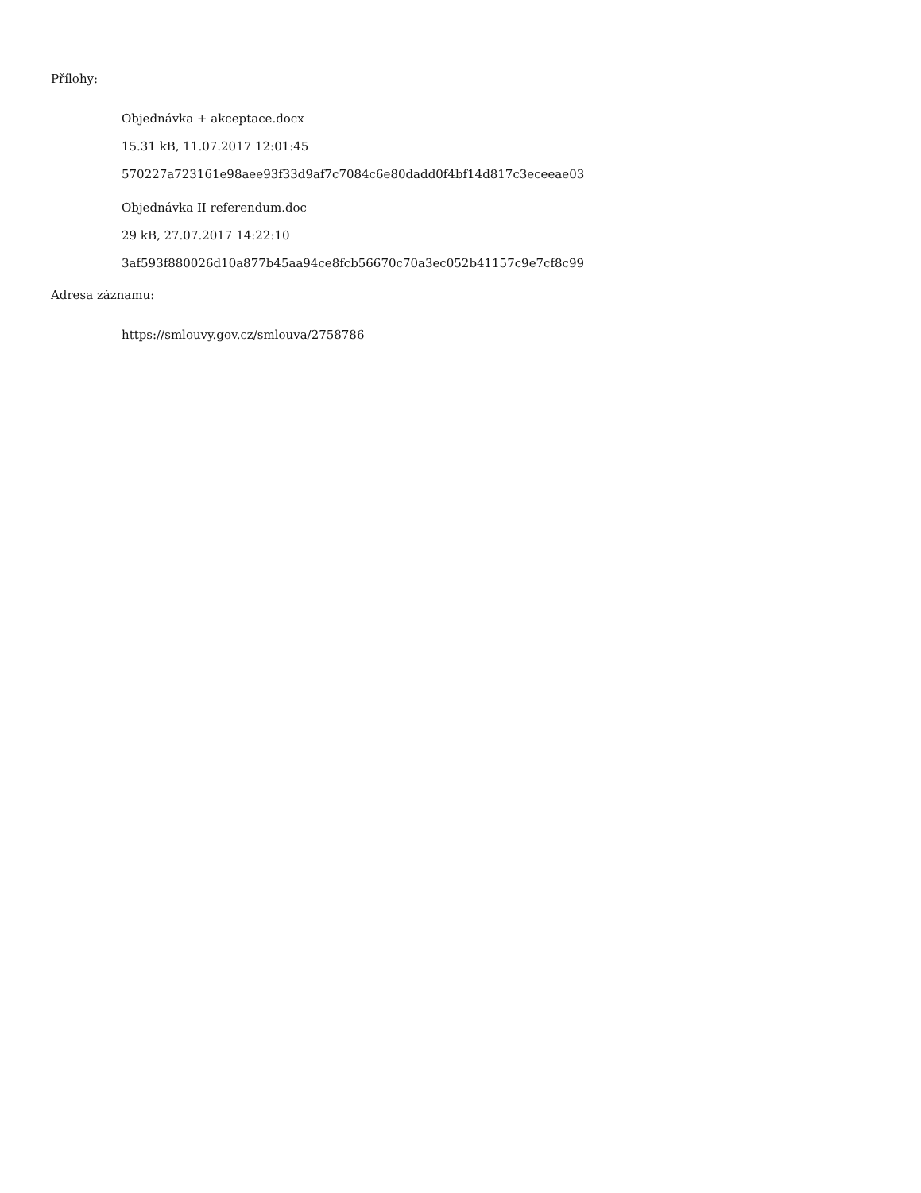Přílohy:
Objednávka + akceptace.docx
15.31 kB, 11.07.2017 12:01:45
570227a723161e98aee93f33d9af7c7084c6e80dadd0f4bf14d817c3eceeae03
Objednávka II referendum.doc
29 kB, 27.07.2017 14:22:10
3af593f880026d10a877b45aa94ce8fcb56670c70a3ec052b41157c9e7cf8c99
Adresa záznamu:
https://smlouvy.gov.cz/smlouva/2758786